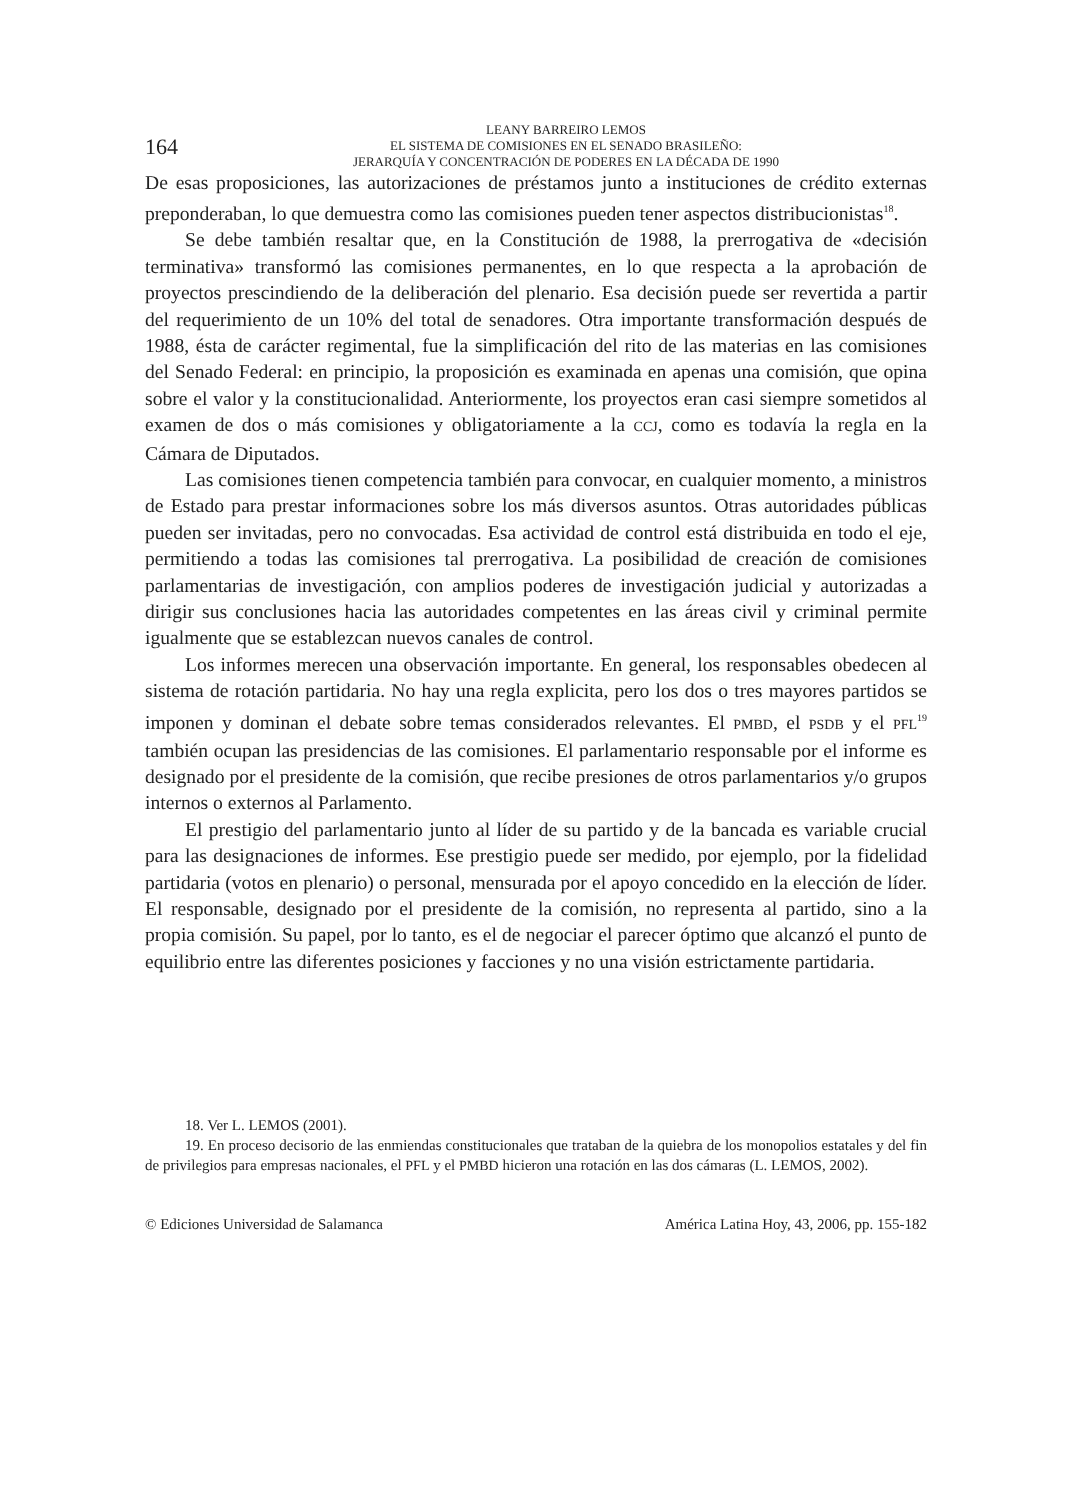164
LEANY BARREIRO LEMOS
EL SISTEMA DE COMISIONES EN EL SENADO BRASILEÑO:
JERARQUÍA Y CONCENTRACIÓN DE PODERES EN LA DÉCADA DE 1990
De esas proposiciones, las autorizaciones de préstamos junto a instituciones de crédito externas preponderaban, lo que demuestra como las comisiones pueden tener aspectos distribucionistas<sup>18</sup>.
Se debe también resaltar que, en la Constitución de 1988, la prerrogativa de «decisión terminativa» transformó las comisiones permanentes, en lo que respecta a la aprobación de proyectos prescindiendo de la deliberación del plenario. Esa decisión puede ser revertida a partir del requerimiento de un 10% del total de senadores. Otra importante transformación después de 1988, ésta de carácter regimental, fue la simplificación del rito de las materias en las comisiones del Senado Federal: en principio, la proposición es examinada en apenas una comisión, que opina sobre el valor y la constitucionalidad. Anteriormente, los proyectos eran casi siempre sometidos al examen de dos o más comisiones y obligatoriamente a la CCJ, como es todavía la regla en la Cámara de Diputados.
Las comisiones tienen competencia también para convocar, en cualquier momento, a ministros de Estado para prestar informaciones sobre los más diversos asuntos. Otras autoridades públicas pueden ser invitadas, pero no convocadas. Esa actividad de control está distribuida en todo el eje, permitiendo a todas las comisiones tal prerrogativa. La posibilidad de creación de comisiones parlamentarias de investigación, con amplios poderes de investigación judicial y autorizadas a dirigir sus conclusiones hacia las autoridades competentes en las áreas civil y criminal permite igualmente que se establezcan nuevos canales de control.
Los informes merecen una observación importante. En general, los responsables obedecen al sistema de rotación partidaria. No hay una regla explicita, pero los dos o tres mayores partidos se imponen y dominan el debate sobre temas considerados relevantes. El PMBD, el PSDB y el PFL<sup>19</sup> también ocupan las presidencias de las comisiones. El parlamentario responsable por el informe es designado por el presidente de la comisión, que recibe presiones de otros parlamentarios y/o grupos internos o externos al Parlamento.
El prestigio del parlamentario junto al líder de su partido y de la bancada es variable crucial para las designaciones de informes. Ese prestigio puede ser medido, por ejemplo, por la fidelidad partidaria (votos en plenario) o personal, mensurada por el apoyo concedido en la elección de líder. El responsable, designado por el presidente de la comisión, no representa al partido, sino a la propia comisión. Su papel, por lo tanto, es el de negociar el parecer óptimo que alcanzó el punto de equilibrio entre las diferentes posiciones y facciones y no una visión estrictamente partidaria.
18. Ver L. LEMOS (2001).
19. En proceso decisorio de las enmiendas constitucionales que trataban de la quiebra de los monopolios estatales y del fin de privilegios para empresas nacionales, el PFL y el PMBD hicieron una rotación en las dos cámaras (L. LEMOS, 2002).
© Ediciones Universidad de Salamanca América Latina Hoy, 43, 2006, pp. 155-182